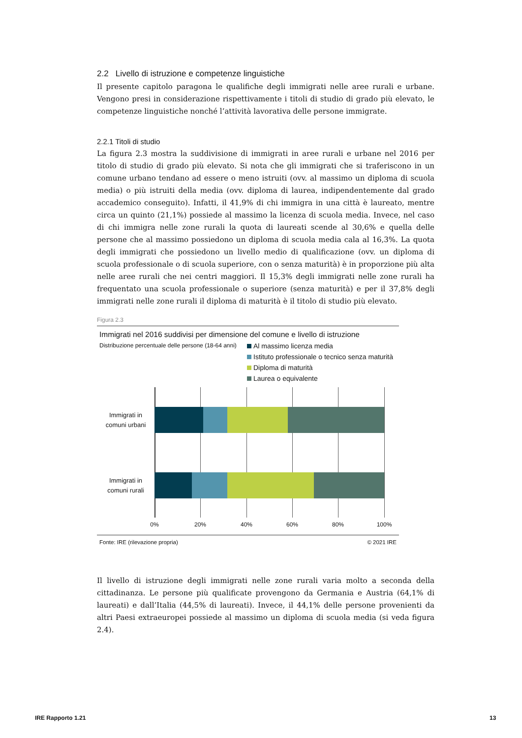2.2 Livello di istruzione e competenze linguistiche
Il presente capitolo paragona le qualifiche degli immigrati nelle aree rurali e urbane. Vengono presi in considerazione rispettivamente i titoli di studio di grado più elevato, le competenze linguistiche nonché l’attività lavorativa delle persone immigrate.
2.2.1 Titoli di studio
La figura 2.3 mostra la suddivisione di immigrati in aree rurali e urbane nel 2016 per titolo di studio di grado più elevato. Si nota che gli immigrati che si traferiscono in un comune urbano tendano ad essere o meno istruiti (ovv. al massimo un diploma di scuola media) o più istruiti della media (ovv. diploma di laurea, indipendentemente dal grado accademico conseguito). Infatti, il 41,9% di chi immigra in una città è laureato, mentre circa un quinto (21,1%) possiede al massimo la licenza di scuola media. Invece, nel caso di chi immigra nelle zone rurali la quota di laureati scende al 30,6% e quella delle persone che al massimo possiedono un diploma di scuola media cala al 16,3%. La quota degli immigrati che possiedono un livello medio di qualificazione (ovv. un diploma di scuola professionale o di scuola superiore, con o senza maturità) è in proporzione più alta nelle aree rurali che nei centri maggiori. Il 15,3% degli immigrati nelle zone rurali ha frequentato una scuola professionale o superiore (senza maturità) e per il 37,8% degli immigrati nelle zone rurali il diploma di maturità è il titolo di studio più elevato.
Figura 2.3
Immigrati nel 2016 suddivisi per dimensione del comune e livello di istruzione
Distribuzione percentuale delle persone (18-64 anni)
Al massimo licenza media
Istituto professionale o tecnico senza maturità
Diploma di maturità
Laurea o equivalente
Immigrati in
comuni urbani
Immigrati in
comuni rurali
0% 20% 40% 60% 80% 100%
Fonte: IRE (rilevazione propria) © 2021 IRE
Il livello di istruzione degli immigrati nelle zone rurali varia molto a seconda della cittadinanza. Le persone più qualificate provengono da Germania e Austria (64,1% di laureati) e dall’Italia (44,5% di laureati). Invece, il 44,1% delle persone provenienti da altri Paesi extraeuropei possiede al massimo un diploma di scuola media (si veda figura 2.4).
IRE Rapporto 1.21 13